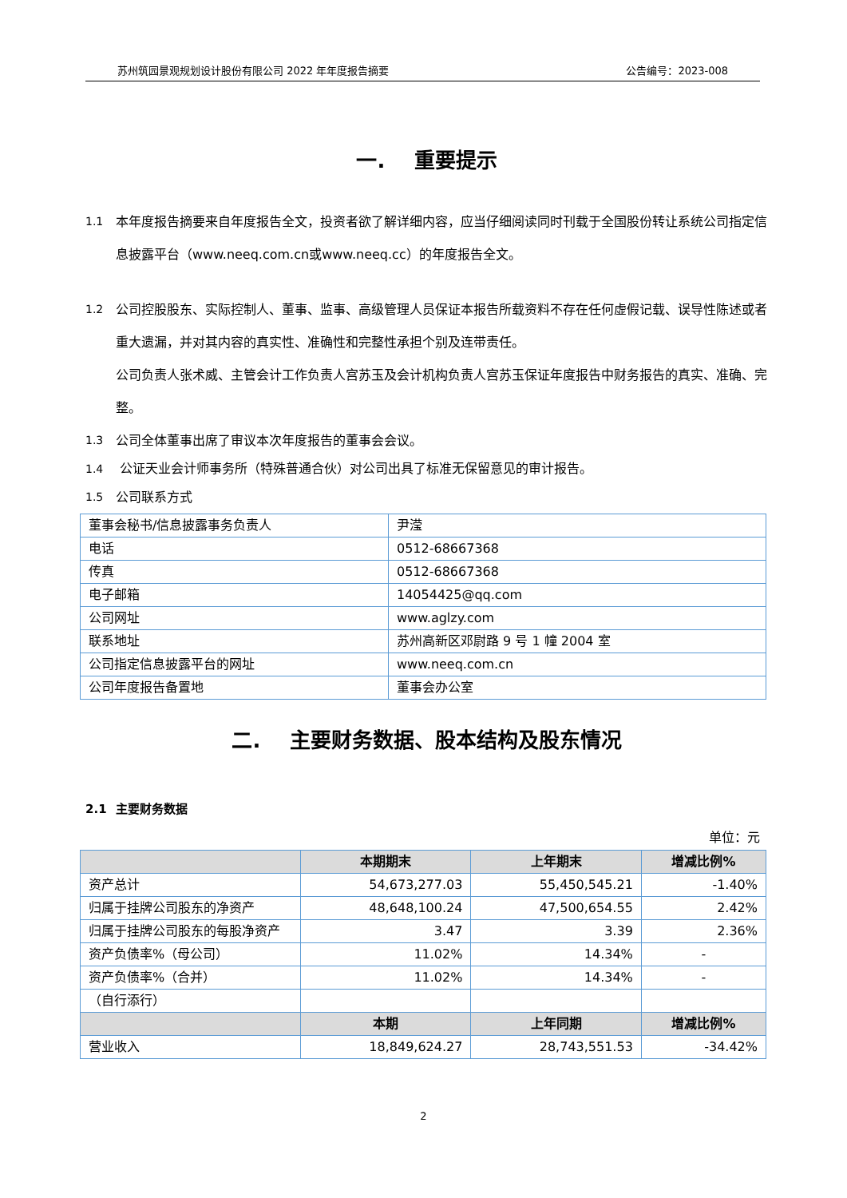苏州筑园景观规划设计股份有限公司 2022 年年度报告摘要 公告编号：2023-008
一. 重要提示
1.1 本年度报告摘要来自年度报告全文，投资者欲了解详细内容，应当仔细阅读同时刊载于全国股份转让系统公司指定信息披露平台（www.neeq.com.cn或www.neeq.cc）的年度报告全文。
1.2 公司控股股东、实际控制人、董事、监事、高级管理人员保证本报告所载资料不存在任何虚假记载、误导性陈述或者重大遗漏，并对其内容的真实性、准确性和完整性承担个别及连带责任。
公司负责人张术威、主管会计工作负责人宫苏玉及会计机构负责人宫苏玉保证年度报告中财务报告的真实、准确、完整。
1.3 公司全体董事出席了审议本次年度报告的董事会会议。
1.4 公证天业会计师事务所（特殊普通合伙）对公司出具了标准无保留意见的审计报告。
1.5 公司联系方式
| 董事会秘书/信息披露事务负责人 | 尹滢 |
| 电话 | 0512-68667368 |
| 传真 | 0512-68667368 |
| 电子邮箱 | 14054425@qq.com |
| 公司网址 | www.aglzy.com |
| 联系地址 | 苏州高新区邓尉路 9 号 1 幢 2004 室 |
| 公司指定信息披露平台的网址 | www.neeq.com.cn |
| 公司年度报告备置地 | 董事会办公室 |
二. 主要财务数据、股本结构及股东情况
2.1 主要财务数据
单位：元
| | 本期期末 | 上年期末 | 增减比例% |
| --- | --- | --- | --- |
| 资产总计 | 54,673,277.03 | 55,450,545.21 | -1.40% |
| 归属于挂牌公司股东的净资产 | 48,648,100.24 | 47,500,654.55 | 2.42% |
| 归属于挂牌公司股东的每股净资产 | 3.47 | 3.39 | 2.36% |
| 资产负债率%（母公司） | 11.02% | 14.34% | - |
| 资产负债率%（合并） | 11.02% | 14.34% | - |
| （自行添行） | | | |
| | 本期 | 上年同期 | 增减比例% |
| 营业收入 | 18,849,624.27 | 28,743,551.53 | -34.42% |
2